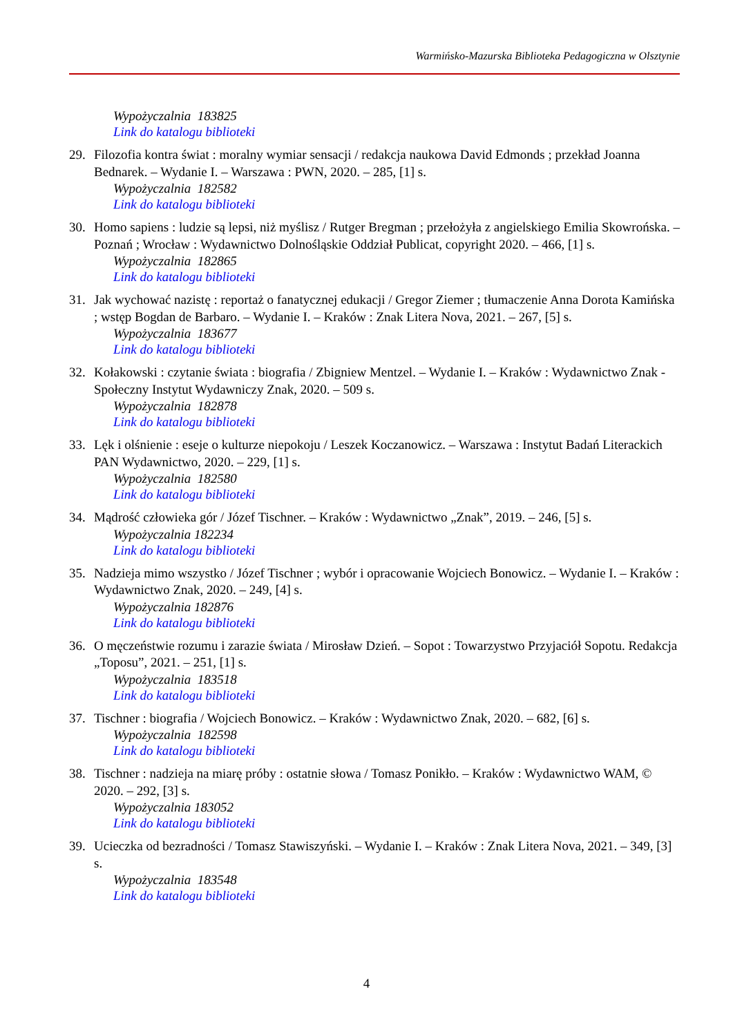Warmińsko-Mazurska Biblioteka Pedagogiczna w Olsztynie
Wypożyczalnia 183825
Link do katalogu biblioteki
29. Filozofia kontra świat : moralny wymiar sensacji / redakcja naukowa David Edmonds ; przekład Joanna Bednarek. – Wydanie I. – Warszawa : PWN, 2020. – 285, [1] s.
Wypożyczalnia 182582
Link do katalogu biblioteki
30. Homo sapiens : ludzie są lepsi, niż myślisz / Rutger Bregman ; przełożyła z angielskiego Emilia Skowrońska. – Poznań ; Wrocław : Wydawnictwo Dolnośląskie Oddział Publicat, copyright 2020. – 466, [1] s.
Wypożyczalnia 182865
Link do katalogu biblioteki
31. Jak wychować nazistę : reportaż o fanatycznej edukacji / Gregor Ziemer ; tłumaczenie Anna Dorota Kamińska ; wstęp Bogdan de Barbaro. – Wydanie I. – Kraków : Znak Litera Nova, 2021. – 267, [5] s.
Wypożyczalnia 183677
Link do katalogu biblioteki
32. Kołakowski : czytanie świata : biografia / Zbigniew Mentzel. – Wydanie I. – Kraków : Wydawnictwo Znak - Społeczny Instytut Wydawniczy Znak, 2020. – 509 s.
Wypożyczalnia 182878
Link do katalogu biblioteki
33. Lęk i olśnienie : eseje o kulturze niepokoju / Leszek Koczanowicz. – Warszawa : Instytut Badań Literackich PAN Wydawnictwo, 2020. – 229, [1] s.
Wypożyczalnia 182580
Link do katalogu biblioteki
34. Mądrość człowieka gór / Józef Tischner. – Kraków : Wydawnictwo „Znak”, 2019. – 246, [5] s.
Wypożyczalnia 182234
Link do katalogu biblioteki
35. Nadzieja mimo wszystko / Józef Tischner ; wybór i opracowanie Wojciech Bonowicz. – Wydanie I. – Kraków : Wydawnictwo Znak, 2020. – 249, [4] s.
Wypożyczalnia 182876
Link do katalogu biblioteki
36. O męczeństwie rozumu i zarazie świata / Mirosław Dzień. – Sopot : Towarzystwo Przyjaciół Sopotu. Redakcja „Toposu”, 2021. – 251, [1] s.
Wypożyczalnia 183518
Link do katalogu biblioteki
37. Tischner : biografia / Wojciech Bonowicz. – Kraków : Wydawnictwo Znak, 2020. – 682, [6] s.
Wypożyczalnia 182598
Link do katalogu biblioteki
38. Tischner : nadzieja na miarę próby : ostatnie słowa / Tomasz Ponikło. – Kraków : Wydawnictwo WAM, © 2020. – 292, [3] s.
Wypożyczalnia 183052
Link do katalogu biblioteki
39. Ucieczka od bezradności / Tomasz Stawiszyński. – Wydanie I. – Kraków : Znak Litera Nova, 2021. – 349, [3] s.
Wypożyczalnia 183548
Link do katalogu biblioteki
4